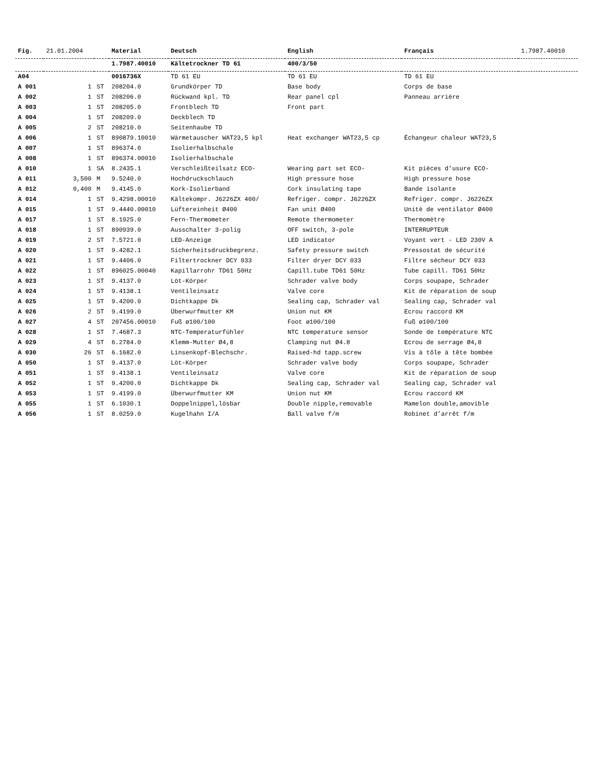| Fig. | 21.01.2004 | | Material | Deutsch | English | Français | 1.7987.40010 |
| | | | 1.7987.40010 | Kältetrockner TD 61 | 400/3/50 | | |
| A04 | | | 0016736X | TD 61 EU | TD 61 EU | TD 61 EU | |
| A 001 | 1 | ST | 208204.0 | Grundkörper TD | Base body | Corps de base | |
| A 002 | 1 | ST | 208206.0 | Rückwand kpl. TD | Rear panel cpl | Panneau arrière | |
| A 003 | 1 | ST | 208205.0 | Frontblech TD | Front part | | |
| A 004 | 1 | ST | 208209.0 | Deckblech TD | | | |
| A 005 | 2 | ST | 208210.0 | Seitenhaube TD | | | |
| A 006 | 1 | ST | 890879.10010 | Wärmetauscher WAT23,5 kpl | Heat exchanger WAT23,5 cp | Échangeur chaleur WAT23,5 | |
| A 007 | 1 | ST | 896374.0 | Isolierhalbschale | | | |
| A 008 | 1 | ST | 896374.00010 | Isolierhalbschale | | | |
| A 010 | 1 | SA | 8.2435.1 | Verschleißteilsatz ECO- | Wearing part set ECO- | Kit pièces d’usure ECO- | |
| A 011 | 3,500 | M | 9.5240.0 | Hochdruckschlauch | High pressure hose | High pressure hose | |
| A 012 | 0,400 | M | 9.4145.0 | Kork-Isolierband | Cork insulating tape | Bande isolante | |
| A 014 | 1 | ST | 9.4298.00010 | Kältekompr. J6226ZX 400/ | Refriger. compr. J6226ZX | Refriger. compr. J6226ZX | |
| A 015 | 1 | ST | 9.4440.00010 | Lüftereinheit Ø400 | Fan unit Ø400 | Unitè de ventilator Ø400 | |
| A 017 | 1 | ST | 8.1925.0 | Fern-Thermometer | Remote thermometer | Thermomètre | |
| A 018 | 1 | ST | 890939.0 | Ausschalter 3-polig | OFF switch, 3-pole | INTERRUPTEUR | |
| A 019 | 2 | ST | 7.5721.0 | LED-Anzeige | LED indicator | Voyant vert - LED 230V A | |
| A 020 | 1 | ST | 9.4282.1 | Sicherheitsdruckbegrenz. | Safety pressure switch | Pressostat de sécurité | |
| A 021 | 1 | ST | 9.4406.0 | Filtertrockner DCY 033 | Filter dryer DCY 033 | Filtre sécheur DCY 033 | |
| A 022 | 1 | ST | 896025.00040 | Kapillarrohr TD61 50Hz | Capill.tube TD61 50Hz | Tube capill. TD61 50Hz | |
| A 023 | 1 | ST | 9.4137.0 | Löt-Körper | Schrader valve body | Corps soupape, Schrader | |
| A 024 | 1 | ST | 9.4138.1 | Ventileinsatz | Valve core | Kit de réparation de soup | |
| A 025 | 1 | ST | 9.4200.0 | Dichtkappe Dk | Sealing cap, Schrader val | Sealing cap, Schrader val | |
| A 026 | 2 | ST | 9.4199.0 | Überwurfmutter KM | Union nut KM | Ecrou raccord KM | |
| A 027 | 4 | ST | 207456.00010 | Fuß ø100/100 | Foot ø100/100 | Fuß ø100/100 | |
| A 028 | 1 | ST | 7.4687.3 | NTC-Temperaturfühler | NTC temperature sensor | Sonde de température NTC | |
| A 029 | 4 | ST | 6.2784.0 | Klemm-Mutter Ø4,8 | Clamping nut Ø4.8 | Ecrou de serrage Ø4,8 | |
| A 030 | 26 | ST | 6.1682.0 | Linsenkopf-Blechschr. | Raised-hd tapp.screw | Vis à tôle à tête bombée | |
| A 050 | 1 | ST | 9.4137.0 | Löt-Körper | Schrader valve body | Corps soupape, Schrader | |
| A 051 | 1 | ST | 9.4138.1 | Ventileinsatz | Valve core | Kit de réparation de soup | |
| A 052 | 1 | ST | 9.4200.0 | Dichtkappe Dk | Sealing cap, Schrader val | Sealing cap, Schrader val | |
| A 053 | 1 | ST | 9.4199.0 | Überwurfmutter KM | Union nut KM | Ecrou raccord KM | |
| A 055 | 1 | ST | 6.1030.1 | Doppelnippel,lösbar | Double nipple,removable | Mamelon double,amovible | |
| A 056 | 1 | ST | 8.0259.0 | Kugelhahn I/A | Ball valve f/m | Robinet d’arrêt f/m | |